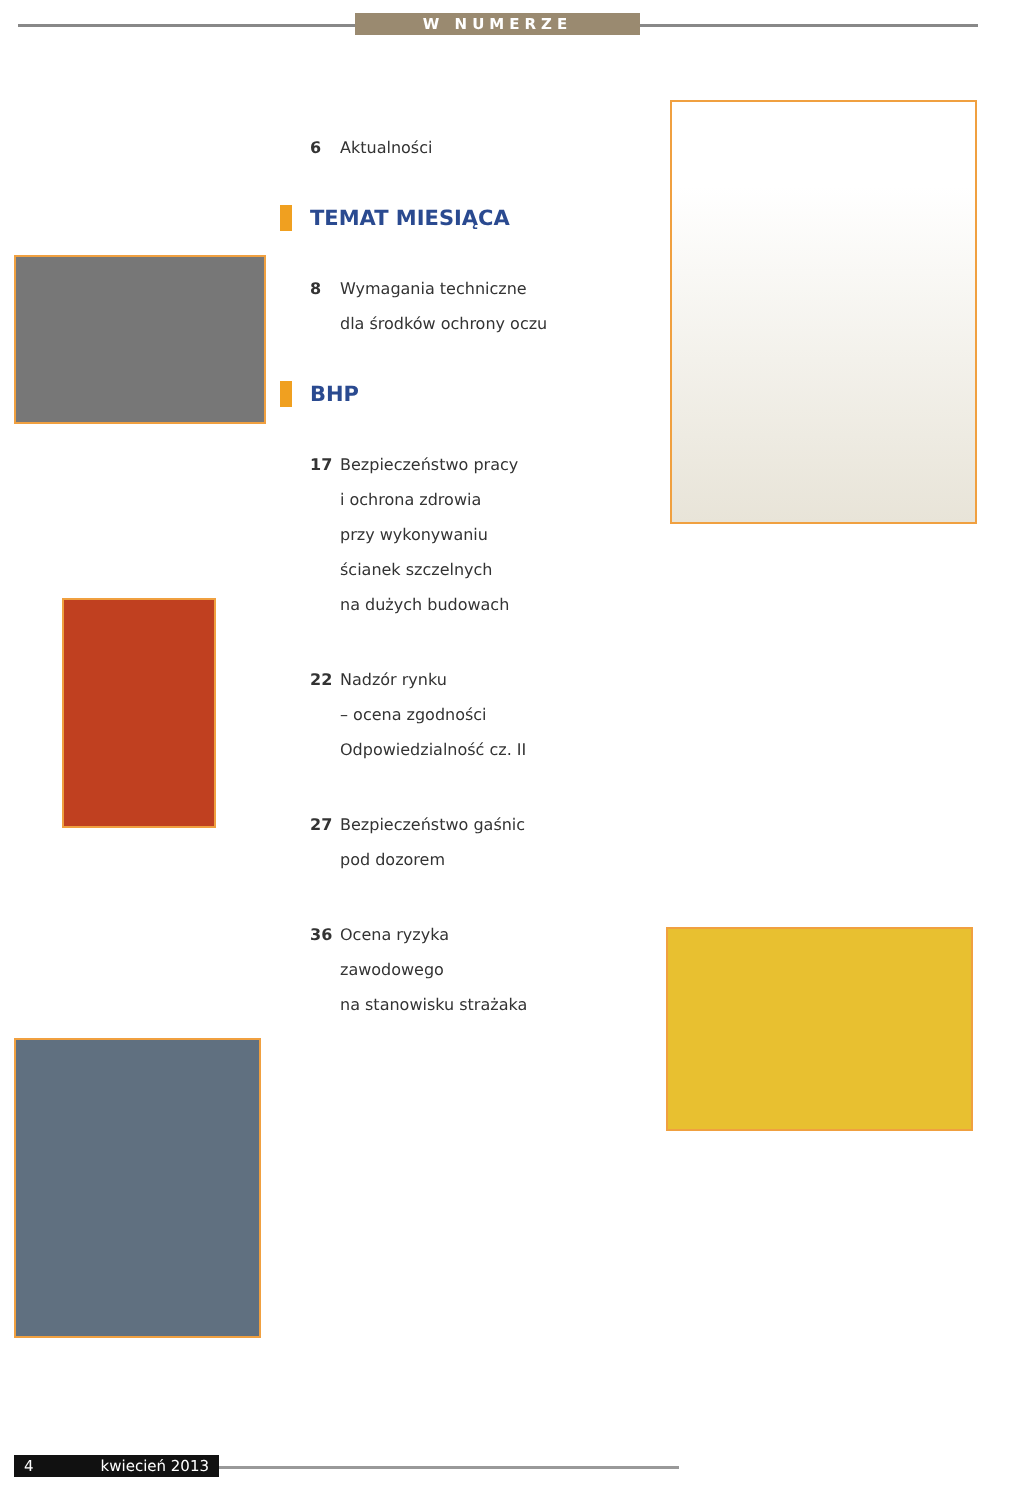W NUMERZE
6 Aktualności
TEMAT MIESIĄCA
8 Wymagania techniczne
dla środków ochrony oczu
BHP
17 Bezpieczeństwo pracy
i ochrona zdrowia
przy wykonywaniu
ścianek szczelnych
na dużych budowach
22 Nadzór rynku
– ocena zgodności
Odpowiedzialność cz. II
27 Bezpieczeństwo gaśnic
pod dozorem
36 Ocena ryzyka
zawodowego
na stanowisku strażaka
4 kwiecień 2013